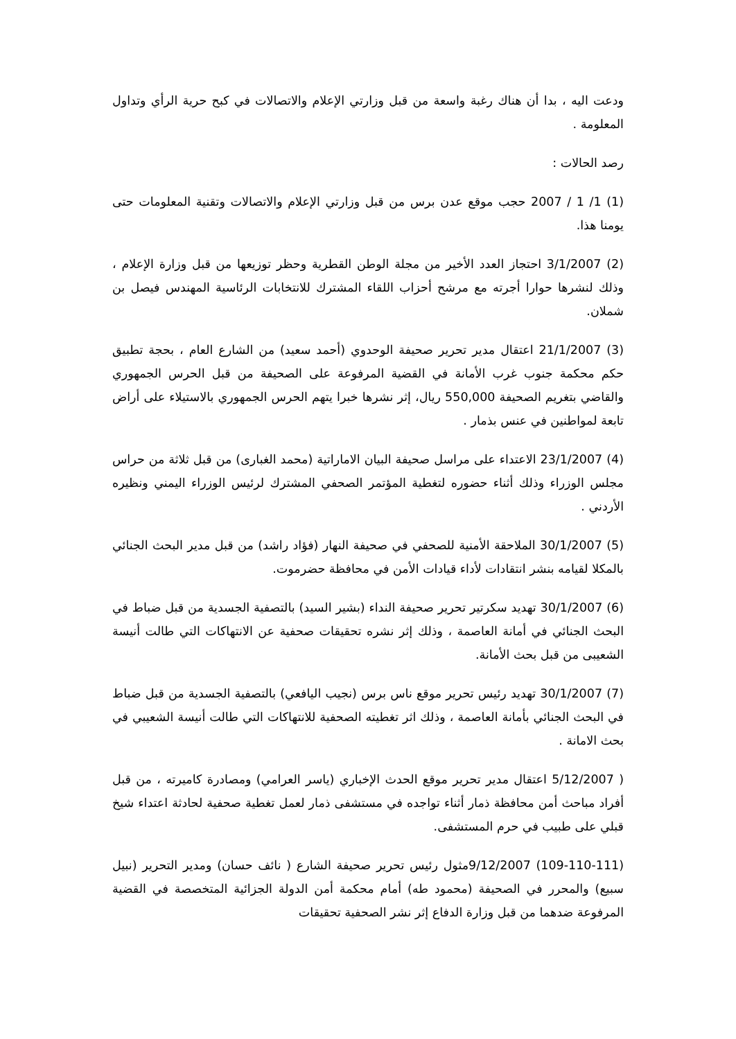ودعت اليه ، بدا أن هناك رغبة واسعة من قبل وزارتي الإعلام والاتصالات في كبح حرية الرأي وتداول المعلومة .
رصد الحالات :
(1) 1/ 1 / 2007 حجب موقع عدن برس من قبل وزارتي الإعلام والاتصالات وتقنية المعلومات حتى يومنا هذا.
(2) 3/1/2007 احتجاز العدد الأخير من مجلة الوطن القطرية وحظر توزيعها من قبل وزارة الإعلام ، وذلك لنشرها حوارا أجرته مع مرشح أحزاب اللقاء المشترك للانتخابات الرئاسية المهندس فيصل بن شملان.
(3) 21/1/2007 اعتقال مدير تحرير صحيفة الوحدوي (أحمد سعيد) من الشارع العام ، بحجة تطبيق حكم محكمة جنوب غرب الأمانة في القضية المرفوعة على الصحيفة من قبل الحرس الجمهوري والقاضي بتغريم الصحيفة 550,000 ريال، إثر نشرها خبرا يتهم الحرس الجمهوري بالاستيلاء على أراض تابعة لمواطنين في عنس بذمار .
(4) 23/1/2007 الاعتداء على مراسل صحيفة البيان الاماراتية (محمد الغبارى) من قبل ثلاثة من حراس مجلس الوزراء وذلك أثناء حضوره لتغطية المؤتمر الصحفي المشترك لرئيس الوزراء اليمني ونظيره الأردني .
(5) 30/1/2007 الملاحقة الأمنية للصحفي في صحيفة النهار (فؤاد راشد) من قبل مدير البحث الجنائي بالمكلا لقيامه بنشر انتقادات لأداء قيادات الأمن في محافظة حضرموت.
(6) 30/1/2007 تهديد سكرتير تحرير صحيفة النداء (بشير السيد) بالتصفية الجسدية من قبل ضباط في البحث الجنائي في أمانة العاصمة ، وذلك إثر نشره تحقيقات صحفية عن الانتهاكات التي طالت أنيسة الشعيبى من قبل بحث الأمانة.
(7) 30/1/2007 تهديد رئيس تحرير موقع ناس برس (نجيب اليافعي) بالتصفية الجسدية من قبل ضباط في البحث الجنائي بأمانة العاصمة ، وذلك اثر تغطيته الصحفية للانتهاكات التي طالت أنيسة الشعيبي في بحث الامانة .
( 5/12/2007 اعتقال مدير تحرير موقع الحدث الإخباري (ياسر العرامي) ومصادرة كاميرته ، من قبل أفراد مباحث أمن محافظة ذمار أثناء تواجده في مستشفى ذمار لعمل تغطية صحفية لحادثة اعتداء شيخ قبلي على طبيب في حرم المستشفى.
(109-110-111) 9/12/2007مثول رئيس تحرير صحيفة الشارع ( نائف حسان) ومدير التحرير (نبيل سبيع) والمحرر في الصحيفة (محمود طه) أمام محكمة أمن الدولة الجزائية المتخصصة في القضية المرفوعة ضدهما من قبل وزارة الدفاع إثر نشر الصحفية تحقيقات